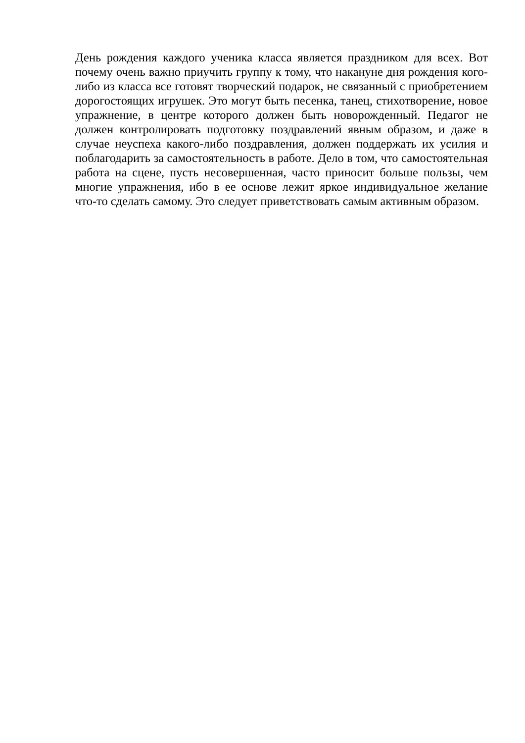День рождения каждого ученика класса является праздником для всех. Вот почему очень важно приучить группу к тому, что накануне дня рождения кого-либо из класса все готовят творческий подарок, не связанный с приобретением дорогостоящих игрушек. Это могут быть песенка, танец, стихотворение, новое упражнение, в центре которого должен быть новорожденный. Педагог не должен контролировать подготовку поздравлений явным образом, и даже в случае неуспеха какого-либо поздравления, должен поддержать их усилия и поблагодарить за самостоятельность в работе. Дело в том, что самостоятельная работа на сцене, пусть несовершенная, часто приносит больше пользы, чем многие упражнения, ибо в ее основе лежит яркое индивидуальное желание что-то сделать самому. Это следует приветствовать самым активным образом.